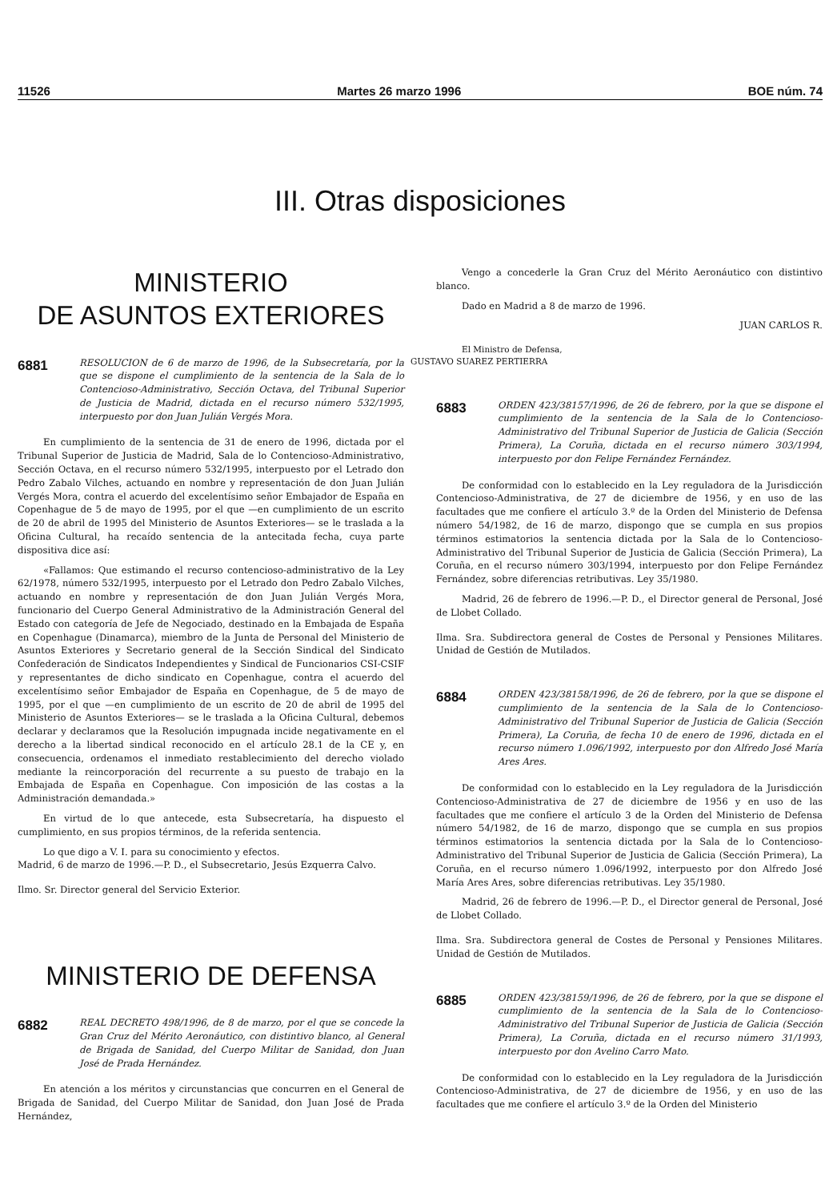11526 Martes 26 marzo 1996 BOE núm. 74
III. Otras disposiciones
MINISTERIO
DE ASUNTOS EXTERIORES
6881 RESOLUCION de 6 de marzo de 1996, de la Subsecretaría, por la que se dispone el cumplimiento de la sentencia de la Sala de lo Contencioso-Administrativo, Sección Octava, del Tribunal Superior de Justicia de Madrid, dictada en el recurso número 532/1995, interpuesto por don Juan Julián Vergés Mora.
En cumplimiento de la sentencia de 31 de enero de 1996, dictada por el Tribunal Superior de Justicia de Madrid, Sala de lo Contencioso-Administrativo, Sección Octava, en el recurso número 532/1995, interpuesto por el Letrado don Pedro Zabalo Vilches, actuando en nombre y representación de don Juan Julián Vergés Mora, contra el acuerdo del excelentísimo señor Embajador de España en Copenhague de 5 de mayo de 1995, por el que —en cumplimiento de un escrito de 20 de abril de 1995 del Ministerio de Asuntos Exteriores— se le traslada a la Oficina Cultural, ha recaído sentencia de la antecitada fecha, cuya parte dispositiva dice así:
«Fallamos: Que estimando el recurso contencioso-administrativo de la Ley 62/1978, número 532/1995, interpuesto por el Letrado don Pedro Zabalo Vilches, actuando en nombre y representación de don Juan Julián Vergés Mora, funcionario del Cuerpo General Administrativo de la Administración General del Estado con categoría de Jefe de Negociado, destinado en la Embajada de España en Copenhague (Dinamarca), miembro de la Junta de Personal del Ministerio de Asuntos Exteriores y Secretario general de la Sección Sindical del Sindicato Confederación de Sindicatos Independientes y Sindical de Funcionarios CSI-CSIF y representantes de dicho sindicato en Copenhague, contra el acuerdo del excelentísimo señor Embajador de España en Copenhague, de 5 de mayo de 1995, por el que —en cumplimiento de un escrito de 20 de abril de 1995 del Ministerio de Asuntos Exteriores— se le traslada a la Oficina Cultural, debemos declarar y declaramos que la Resolución impugnada incide negativamente en el derecho a la libertad sindical reconocido en el artículo 28.1 de la CE y, en consecuencia, ordenamos el inmediato restablecimiento del derecho violado mediante la reincorporación del recurrente a su puesto de trabajo en la Embajada de España en Copenhague. Con imposición de las costas a la Administración demandada.»
En virtud de lo que antecede, esta Subsecretaría, ha dispuesto el cumplimiento, en sus propios términos, de la referida sentencia.
Lo que digo a V. I. para su conocimiento y efectos.
Madrid, 6 de marzo de 1996.—P. D., el Subsecretario, Jesús Ezquerra Calvo.
Ilmo. Sr. Director general del Servicio Exterior.
MINISTERIO DE DEFENSA
6882 REAL DECRETO 498/1996, de 8 de marzo, por el que se concede la Gran Cruz del Mérito Aeronáutico, con distintivo blanco, al General de Brigada de Sanidad, del Cuerpo Militar de Sanidad, don Juan José de Prada Hernández.
En atención a los méritos y circunstancias que concurren en el General de Brigada de Sanidad, del Cuerpo Militar de Sanidad, don Juan José de Prada Hernández,
Vengo a concederle la Gran Cruz del Mérito Aeronáutico con distintivo blanco.
Dado en Madrid a 8 de marzo de 1996.
JUAN CARLOS R.
El Ministro de Defensa,
GUSTAVO SUAREZ PERTIERRA
6883 ORDEN 423/38157/1996, de 26 de febrero, por la que se dispone el cumplimiento de la sentencia de la Sala de lo Contencioso-Administrativo del Tribunal Superior de Justicia de Galicia (Sección Primera), La Coruña, dictada en el recurso número 303/1994, interpuesto por don Felipe Fernández Fernández.
De conformidad con lo establecido en la Ley reguladora de la Jurisdicción Contencioso-Administrativa, de 27 de diciembre de 1956, y en uso de las facultades que me confiere el artículo 3.º de la Orden del Ministerio de Defensa número 54/1982, de 16 de marzo, dispongo que se cumpla en sus propios términos estimatorios la sentencia dictada por la Sala de lo Contencioso-Administrativo del Tribunal Superior de Justicia de Galicia (Sección Primera), La Coruña, en el recurso número 303/1994, interpuesto por don Felipe Fernández Fernández, sobre diferencias retributivas. Ley 35/1980.
Madrid, 26 de febrero de 1996.—P. D., el Director general de Personal, José de Llobet Collado.
Ilma. Sra. Subdirectora general de Costes de Personal y Pensiones Militares. Unidad de Gestión de Mutilados.
6884 ORDEN 423/38158/1996, de 26 de febrero, por la que se dispone el cumplimiento de la sentencia de la Sala de lo Contencioso-Administrativo del Tribunal Superior de Justicia de Galicia (Sección Primera), La Coruña, de fecha 10 de enero de 1996, dictada en el recurso número 1.096/1992, interpuesto por don Alfredo José María Ares Ares.
De conformidad con lo establecido en la Ley reguladora de la Jurisdicción Contencioso-Administrativa de 27 de diciembre de 1956 y en uso de las facultades que me confiere el artículo 3 de la Orden del Ministerio de Defensa número 54/1982, de 16 de marzo, dispongo que se cumpla en sus propios términos estimatorios la sentencia dictada por la Sala de lo Contencioso-Administrativo del Tribunal Superior de Justicia de Galicia (Sección Primera), La Coruña, en el recurso número 1.096/1992, interpuesto por don Alfredo José María Ares Ares, sobre diferencias retributivas. Ley 35/1980.
Madrid, 26 de febrero de 1996.—P. D., el Director general de Personal, José de Llobet Collado.
Ilma. Sra. Subdirectora general de Costes de Personal y Pensiones Militares. Unidad de Gestión de Mutilados.
6885 ORDEN 423/38159/1996, de 26 de febrero, por la que se dispone el cumplimiento de la sentencia de la Sala de lo Contencioso-Administrativo del Tribunal Superior de Justicia de Galicia (Sección Primera), La Coruña, dictada en el recurso número 31/1993, interpuesto por don Avelino Carro Mato.
De conformidad con lo establecido en la Ley reguladora de la Jurisdicción Contencioso-Administrativa, de 27 de diciembre de 1956, y en uso de las facultades que me confiere el artículo 3.º de la Orden del Ministerio